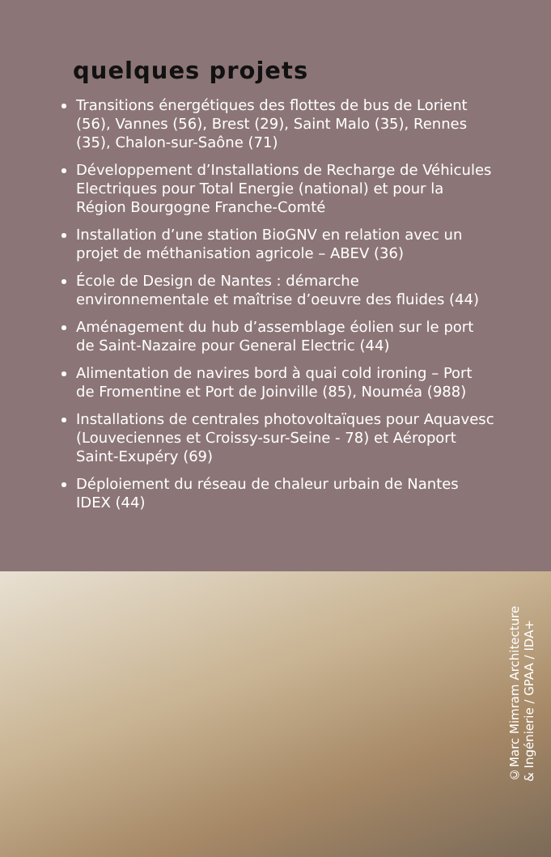quelques projets
Transitions énergétiques des flottes de bus de Lorient (56), Vannes (56), Brest (29), Saint Malo (35), Rennes (35), Chalon-sur-Saône (71)
Développement d’Installations de Recharge de Véhicules Electriques pour Total Energie (national) et pour la Région Bourgogne Franche-Comté
Installation d’une station BioGNV en relation avec un projet de méthanisation agricole – ABEV (36)
École de Design de Nantes : démarche environnementale et maîtrise d’oeuvre des fluides (44)
Aménagement du hub d’assemblage éolien sur le port de Saint-Nazaire pour General Electric (44)
Alimentation de navires bord à quai cold ironing – Port de Fromentine et Port de Joinville (85), Nouméa (988)
Installations de centrales photovoltaïques pour Aquavesc (Louveciennes et Croissy-sur-Seine - 78) et Aéroport Saint-Exupéry (69)
Déploiement du réseau de chaleur urbain de Nantes IDEX (44)
©Marc Mimram Architecture
& Ingénierie / GPAA / IDA+